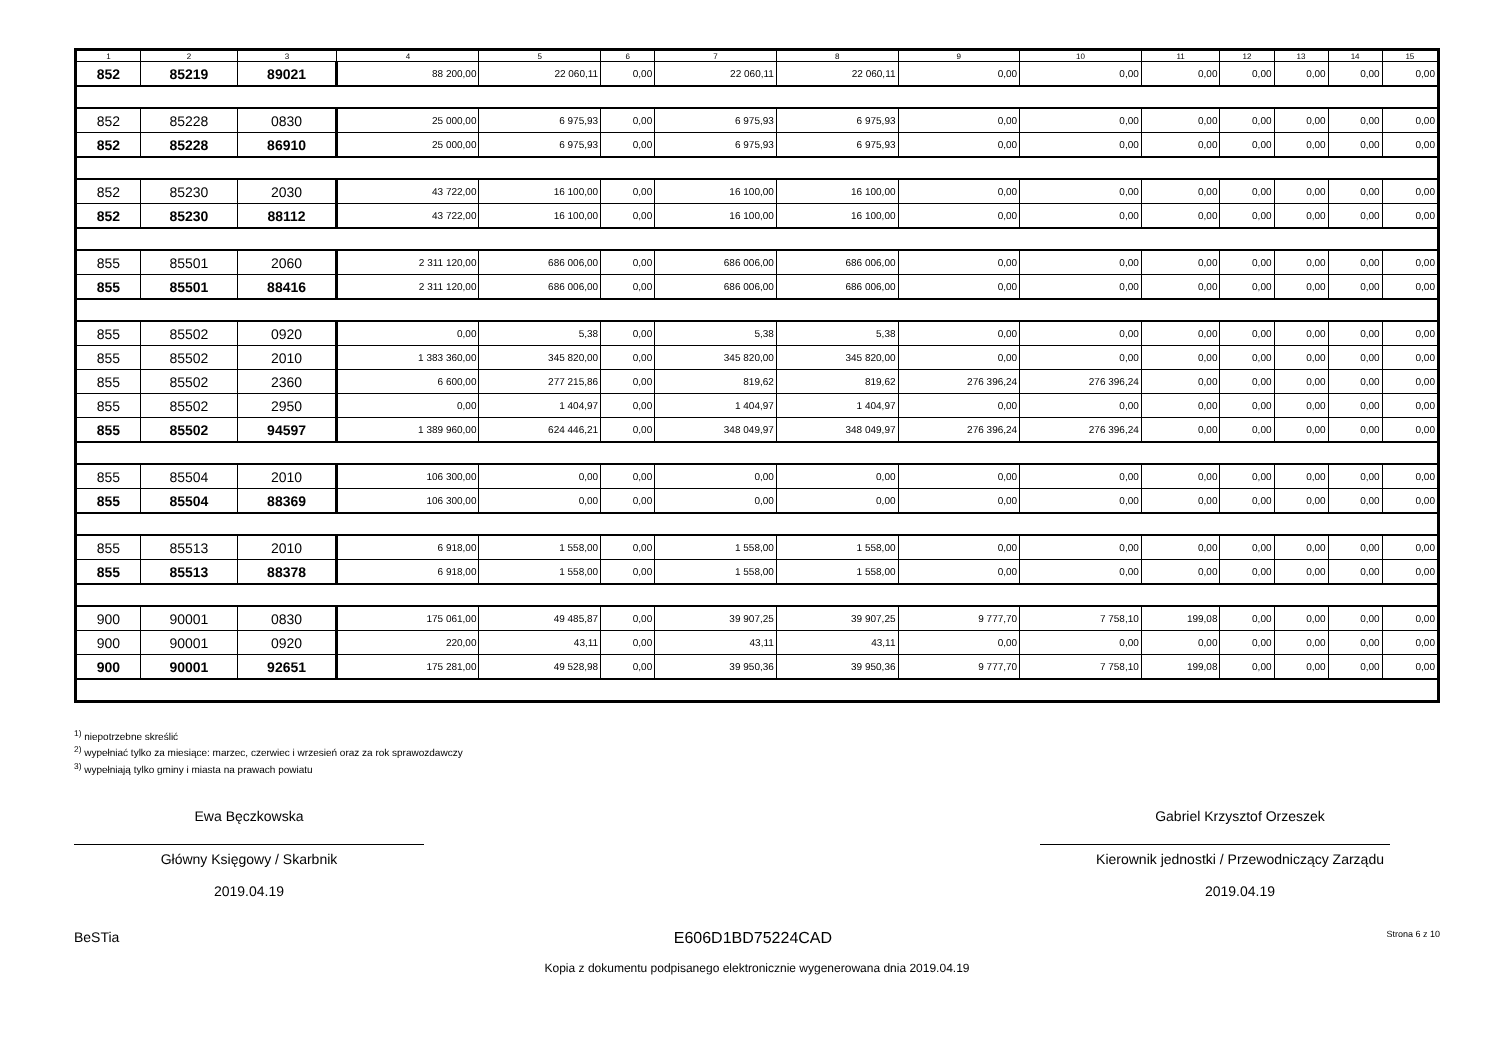| 1 | 2 | 3 | 4 | 5 | 6 | 7 | 8 | 9 | 10 | 11 | 12 | 13 | 14 | 15 |
| --- | --- | --- | --- | --- | --- | --- | --- | --- | --- | --- | --- | --- | --- | --- |
| 852 | 85219 | 89021 | 88 200,00 | 22 060,11 | 0,00 | 22 060,11 | 22 060,11 | 0,00 | 0,00 | 0,00 | 0,00 | 0,00 | 0,00 | 0,00 |
| 852 | 85228 | 0830 | 25 000,00 | 6 975,93 | 0,00 | 6 975,93 | 6 975,93 | 0,00 | 0,00 | 0,00 | 0,00 | 0,00 | 0,00 | 0,00 |
| 852 | 85228 | 86910 | 25 000,00 | 6 975,93 | 0,00 | 6 975,93 | 6 975,93 | 0,00 | 0,00 | 0,00 | 0,00 | 0,00 | 0,00 | 0,00 |
| 852 | 85230 | 2030 | 43 722,00 | 16 100,00 | 0,00 | 16 100,00 | 16 100,00 | 0,00 | 0,00 | 0,00 | 0,00 | 0,00 | 0,00 | 0,00 |
| 852 | 85230 | 88112 | 43 722,00 | 16 100,00 | 0,00 | 16 100,00 | 16 100,00 | 0,00 | 0,00 | 0,00 | 0,00 | 0,00 | 0,00 | 0,00 |
| 855 | 85501 | 2060 | 2 311 120,00 | 686 006,00 | 0,00 | 686 006,00 | 686 006,00 | 0,00 | 0,00 | 0,00 | 0,00 | 0,00 | 0,00 | 0,00 |
| 855 | 85501 | 88416 | 2 311 120,00 | 686 006,00 | 0,00 | 686 006,00 | 686 006,00 | 0,00 | 0,00 | 0,00 | 0,00 | 0,00 | 0,00 | 0,00 |
| 855 | 85502 | 0920 | 0,00 | 5,38 | 0,00 | 5,38 | 5,38 | 0,00 | 0,00 | 0,00 | 0,00 | 0,00 | 0,00 | 0,00 |
| 855 | 85502 | 2010 | 1 383 360,00 | 345 820,00 | 0,00 | 345 820,00 | 345 820,00 | 0,00 | 0,00 | 0,00 | 0,00 | 0,00 | 0,00 | 0,00 |
| 855 | 85502 | 2360 | 6 600,00 | 277 215,86 | 0,00 | 819,62 | 819,62 | 276 396,24 | 276 396,24 | 0,00 | 0,00 | 0,00 | 0,00 | 0,00 |
| 855 | 85502 | 2950 | 0,00 | 1 404,97 | 0,00 | 1 404,97 | 1 404,97 | 0,00 | 0,00 | 0,00 | 0,00 | 0,00 | 0,00 | 0,00 |
| 855 | 85502 | 94597 | 1 389 960,00 | 624 446,21 | 0,00 | 348 049,97 | 348 049,97 | 276 396,24 | 276 396,24 | 0,00 | 0,00 | 0,00 | 0,00 | 0,00 |
| 855 | 85504 | 2010 | 106 300,00 | 0,00 | 0,00 | 0,00 | 0,00 | 0,00 | 0,00 | 0,00 | 0,00 | 0,00 | 0,00 | 0,00 |
| 855 | 85504 | 88369 | 106 300,00 | 0,00 | 0,00 | 0,00 | 0,00 | 0,00 | 0,00 | 0,00 | 0,00 | 0,00 | 0,00 | 0,00 |
| 855 | 85513 | 2010 | 6 918,00 | 1 558,00 | 0,00 | 1 558,00 | 1 558,00 | 0,00 | 0,00 | 0,00 | 0,00 | 0,00 | 0,00 | 0,00 |
| 855 | 85513 | 88378 | 6 918,00 | 1 558,00 | 0,00 | 1 558,00 | 1 558,00 | 0,00 | 0,00 | 0,00 | 0,00 | 0,00 | 0,00 | 0,00 |
| 900 | 90001 | 0830 | 175 061,00 | 49 485,87 | 0,00 | 39 907,25 | 39 907,25 | 9 777,70 | 7 758,10 | 199,08 | 0,00 | 0,00 | 0,00 | 0,00 |
| 900 | 90001 | 0920 | 220,00 | 43,11 | 0,00 | 43,11 | 43,11 | 0,00 | 0,00 | 0,00 | 0,00 | 0,00 | 0,00 | 0,00 |
| 900 | 90001 | 92651 | 175 281,00 | 49 528,98 | 0,00 | 39 950,36 | 39 950,36 | 9 777,70 | 7 758,10 | 199,08 | 0,00 | 0,00 | 0,00 | 0,00 |
<sup>1)</sup> niepotrzebne skreślić
<sup>2)</sup> wypełniać tylko za miesiące: marzec, czerwiec i wrzesień oraz za rok sprawozdawczy
<sup>3)</sup> wypełniają tylko gminy i miasta na prawach powiatu
Ewa Bęczkowska
Główny Księgowy / Skarbnik
2019.04.19
Gabriel Krzysztof Orzeszek
Kierownik jednostki / Przewodniczący Zarządu
2019.04.19
BeSTia E606D1BD75224CAD Strona 6 z 10
Kopia z dokumentu podpisanego elektronicznie wygenerowana dnia 2019.04.19